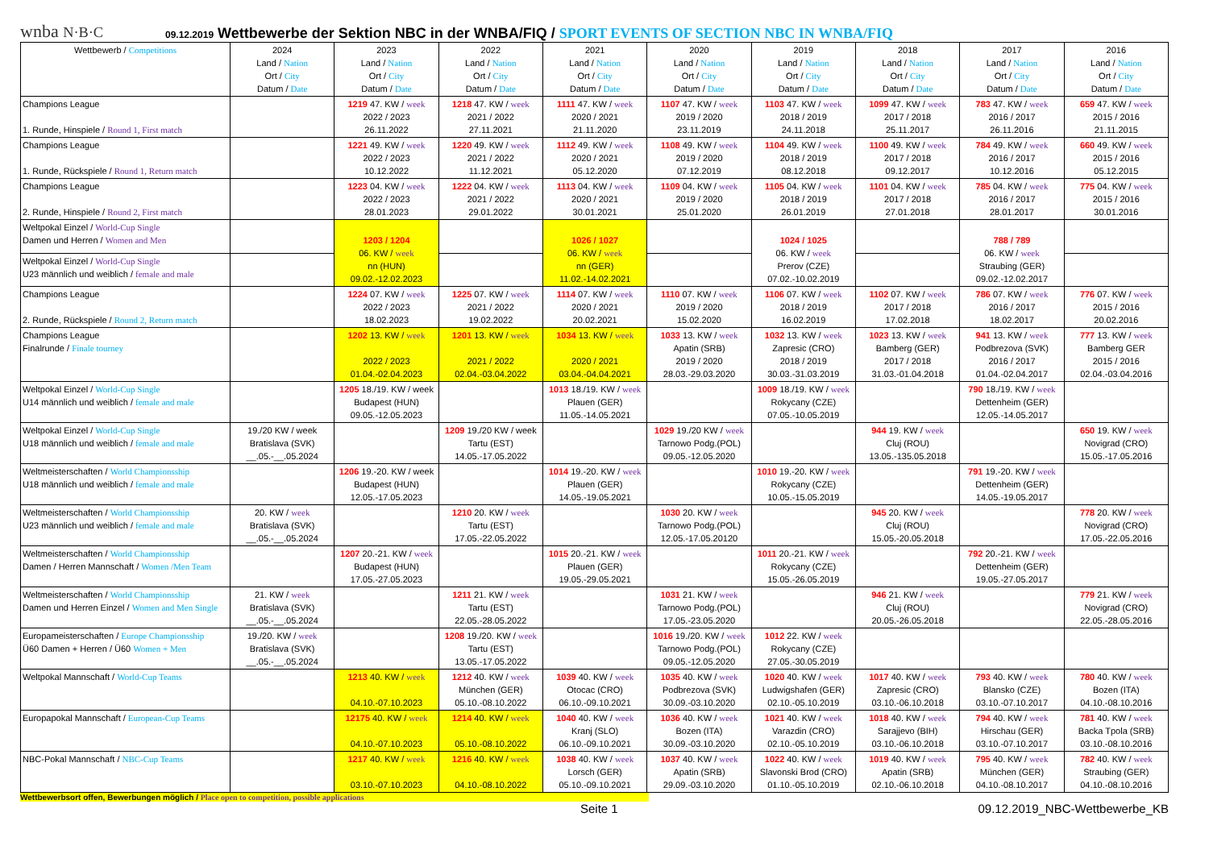wnba N·B·C
09.12.2019 Wettbewerbe der Sektion NBC in der WNBA/FIQ / SPORT EVENTS OF SECTION NBC IN WNBA/FIQ
| Wettbewerb / Competitions | 2024 Land / Nation Ort / City Datum / Date | 2023 Land / Nation Ort / City Datum / Date | 2022 Land / Nation Ort / City Datum / Date | 2021 Land / Nation Ort / City Datum / Date | 2020 Land / Nation Ort / City Datum / Date | 2019 Land / Nation Ort / City Datum / Date | 2018 Land / Nation Ort / City Datum / Date | 2017 Land / Nation Ort / City Datum / Date | 2016 Land / Nation Ort / City Datum / Date |
| --- | --- | --- | --- | --- | --- | --- | --- | --- | --- |
| Champions League 1. Runde, Hinspiele / Round 1, First match | | 1219 47. KW / week 2022 / 2023 26.11.2022 | 1218 47. KW / week 2021 / 2022 27.11.2021 | 1111 47. KW / week 2020 / 2021 21.11.2020 | 1107 47. KW / week 2019 / 2020 23.11.2019 | 1103 47. KW / week 2018 / 2019 24.11.2018 | 1099 47. KW / week 2017 / 2018 25.11.2017 | 783 47. KW / week 2016 / 2017 26.11.2016 | 659 47. KW / week 2015 / 2016 21.11.2015 |
| Champions League 1. Runde, Rückspiele / Round 1, Return match | | 1221 49. KW / week 2022 / 2023 10.12.2022 | 1220 49. KW / week 2021 / 2022 11.12.2021 | 1112 49. KW / week 2020 / 2021 05.12.2020 | 1108 49. KW / week 2019 / 2020 07.12.2019 | 1104 49. KW / week 2018 / 2019 08.12.2018 | 1100 49. KW / week 2017 / 2018 09.12.2017 | 784 49. KW / week 2016 / 2017 10.12.2016 | 660 49. KW / week 2015 / 2016 05.12.2015 |
| Champions League 2. Runde, Hinspiele / Round 2, First match | | 1223 04. KW / week 2022 / 2023 28.01.2023 | 1222 04. KW / week 2021 / 2022 29.01.2022 | 1113 04. KW / week 2020 / 2021 30.01.2021 | 1109 04. KW / week 2019 / 2020 25.01.2020 | 1105 04. KW / week 2018 / 2019 26.01.2019 | 1101 04. KW / week 2017 / 2018 27.01.2018 | 785 04. KW / week 2016 / 2017 28.01.2017 | 775 04. KW / week 2015 / 2016 30.01.2016 |
| Weltpokal Einzel / World-Cup Single Damen und Herren / Women and Men | | 1203 / 1204 06. KW / week nn (HUN) 09.02.-12.02.2023 | | 1026 / 1027 06. KW / week nn (GER) 11.02.-14.02.2021 | | 1024 / 1025 06. KW / week Prerov (CZE) 07.02.-10.02.2019 | | 788 / 789 06. KW / week Straubing (GER) 09.02.-12.02.2017 | |
| Weltpokal Einzel / World-Cup Single U23 männlich und weiblich / female and male | | | | | | | | | |
| Champions League 2. Runde, Rückspiele / Round 2, Return match | | 1224 07. KW / week 2022 / 2023 18.02.2023 | 1225 07. KW / week 2021 / 2022 19.02.2022 | 1114 07. KW / week 2020 / 2021 20.02.2021 | 1110 07. KW / week 2019 / 2020 15.02.2020 | 1106 07. KW / week 2018 / 2019 16.02.2019 | 1102 07. KW / week 2017 / 2018 17.02.2018 | 786 07. KW / week 2016 / 2017 18.02.2017 | 776 07. KW / week 2015 / 2016 20.02.2016 |
| Champions League Finalrunde / Finale tourney | | 1202 13. KW / week 2022 / 2023 01.04.-02.04.2023 | 1201 13. KW / week 2021 / 2022 02.04.-03.04.2022 | 1034 13. KW / week 2020 / 2021 03.04.-04.04.2021 | 1033 13. KW / week Apatin (SRB) 2019 / 2020 28.03.-29.03.2020 | 1032 13. KW / week Zapresic (CRO) 2018 / 2019 30.03.-31.03.2019 | 1023 13. KW / week Bamberg (GER) 2017 / 2018 31.03.-01.04.2018 | 941 13. KW / week Podbrezova (SVK) 2016 / 2017 01.04.-02.04.2017 | 777 13. KW / week Bamberg GER 2015 / 2016 02.04.-03.04.2016 |
| Weltpokal Einzel / World-Cup Single U14 männlich und weiblich / female and male | | 1205 18./19. KW / week Budapest (HUN) 09.05.-12.05.2023 | | 1013 18./19. KW / week Plauen (GER) 11.05.-14.05.2021 | | 1009 18./19. KW / week Rokycany (CZE) 07.05.-10.05.2019 | | 790 18./19. KW / week Dettenheim (GER) 12.05.-14.05.2017 | |
| Weltpokal Einzel / World-Cup Single U18 männlich und weiblich / female and male | 19./20 KW / week Bratislava (SVK) __.05.-__.05.2024 | | 1209 19./20 KW / week Tartu (EST) 14.05.-17.05.2022 | | 1029 19./20 KW / week Tarnowo Podg.(POL) 09.05.-12.05.2020 | | 944 19. KW / week Cluj (ROU) 13.05.-135.05.2018 | | 650 19. KW / week Novigrad (CRO) 15.05.-17.05.2016 |
| Weltmeisterschaften / World Championsship U18 männlich und weiblich / female and male | | 1206 19.-20. KW / week Budapest (HUN) 12.05.-17.05.2023 | | 1014 19.-20. KW / week Plauen (GER) 14.05.-19.05.2021 | | 1010 19.-20. KW / week Rokycany (CZE) 10.05.-15.05.2019 | | 791 19.-20. KW / week Dettenheim (GER) 14.05.-19.05.2017 | |
| Weltmeisterschaften / World Championsship U23 männlich und weiblich / female and male | 20. KW / week Bratislava (SVK) __.05.-__.05.2024 | | 1210 20. KW / week Tartu (EST) 17.05.-22.05.2022 | | 1030 20. KW / week Tarnowo Podg.(POL) 12.05.-17.05.20120 | | 945 20. KW / week Cluj (ROU) 15.05.-20.05.2018 | | 778 20. KW / week Novigrad (CRO) 17.05.-22.05.2016 |
| Weltmeisterschaften / World Championsship Damen / Herren Mannschaft / Women /Men Team | | 1207 20.-21. KW / week Budapest (HUN) 17.05.-27.05.2023 | | 1015 20.-21. KW / week Plauen (GER) 19.05.-29.05.2021 | | 1011 20.-21. KW / week Rokycany (CZE) 15.05.-26.05.2019 | | 792 20.-21. KW / week Dettenheim (GER) 19.05.-27.05.2017 | |
| Weltmeisterschaften / World Championsship Damen und Herren Einzel / Women and Men Single | 21. KW / week Bratislava (SVK) __.05.-__.05.2024 | | 1211 21. KW / week Tartu (EST) 22.05.-28.05.2022 | | 1031 21. KW / week Tarnowo Podg.(POL) 17.05.-23.05.2020 | | 946 21. KW / week Cluj (ROU) 20.05.-26.05.2018 | | 779 21. KW / week Novigrad (CRO) 22.05.-28.05.2016 |
| Europameisterschaften / Europe Championsship Ü60 Damen + Herren / Ü60 Women + Men | 19./20. KW / week Bratislava (SVK) __.05.-__.05.2024 | | 1208 19./20. KW / week Tartu (EST) 13.05.-17.05.2022 | | 1016 19./20. KW / week Tarnowo Podg.(POL) 09.05.-12.05.2020 | 1012 22. KW / week Rokycany (CZE) 27.05.-30.05.2019 | | | |
| Weltpokal Mannschaft / World-Cup Teams | | 1213 40. KW / week 04.10.-07.10.2023 | 1212 40. KW / week München (GER) 05.10.-08.10.2022 | 1039 40. KW / week Otocac (CRO) 06.10.-09.10.2021 | 1035 40. KW / week Podbrezova (SVK) 30.09.-03.10.2020 | 1020 40. KW / week Ludwigshafen (GER) 02.10.-05.10.2019 | 1017 40. KW / week Zapresic (CRO) 03.10.-06.10.2018 | 793 40. KW / week Blansko (CZE) 03.10.-07.10.2017 | 780 40. KW / week Bozen (ITA) 04.10.-08.10.2016 |
| Europapokal Mannschaft / European-Cup Teams | | 12175 40. KW / week 04.10.-07.10.2023 | 1214 40. KW / week 05.10.-08.10.2022 | 1040 40. KW / week Kranj (SLO) 06.10.-09.10.2021 | 1036 40. KW / week Bozen (ITA) 30.09.-03.10.2020 | 1021 40. KW / week Varazdin (CRO) 02.10.-05.10.2019 | 1018 40. KW / week Sarajjevo (BIH) 03.10.-06.10.2018 | 794 40. KW / week Hirschau (GER) 03.10.-07.10.2017 | 781 40. KW / week Backa Tpola (SRB) 03.10.-08.10.2016 |
| NBC-Pokal Mannschaft / NBC-Cup Teams | | 1217 40. KW / week 03.10.-07.10.2023 | 1216 40. KW / week 04.10.-08.10.2022 | 1038 40. KW / week Lorsch (GER) 05.10.-09.10.2021 | 1037 40. KW / week Apatin (SRB) 29.09.-03.10.2020 | 1022 40. KW / week Slavonski Brod (CRO) 01.10.-05.10.2019 | 1019 40. KW / week Apatin (SRB) 02.10.-06.10.2018 | 795 40. KW / week München (GER) 04.10.-08.10.2017 | 782 40. KW / week Straubing (GER) 04.10.-08.10.2016 |
Wettbewerbsort offen, Bewerbungen möglich / Place open to competition, possible applications
Seite 1 09.12.2019_NBC-Wettbewerbe_KB